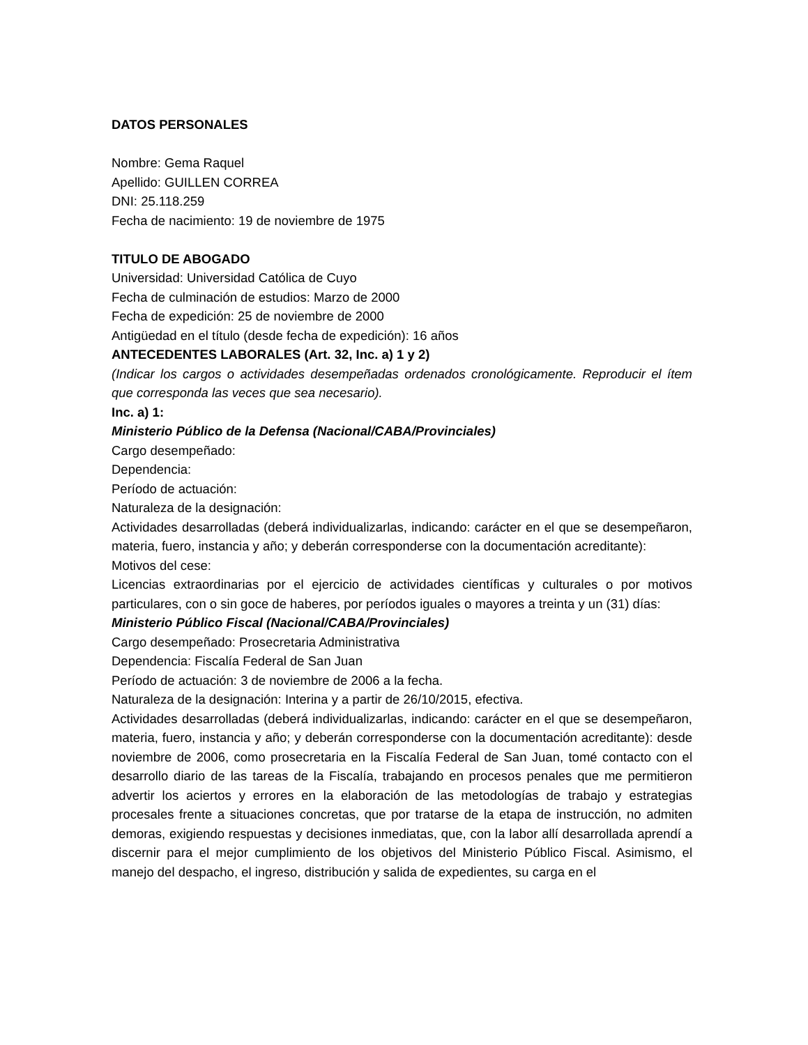DATOS PERSONALES
Nombre: Gema Raquel
Apellido: GUILLEN CORREA
DNI: 25.118.259
Fecha de nacimiento: 19 de noviembre de 1975
TITULO DE ABOGADO
Universidad: Universidad Católica de Cuyo
Fecha de culminación de estudios: Marzo de 2000
Fecha de expedición: 25 de noviembre de 2000
Antigüedad en el título (desde fecha de expedición): 16 años
ANTECEDENTES LABORALES (Art. 32, Inc. a) 1 y 2)
(Indicar los cargos o actividades desempeñadas ordenados cronológicamente. Reproducir el ítem que corresponda las veces que sea necesario).
Inc. a) 1:
Ministerio Público de la Defensa (Nacional/CABA/Provinciales)
Cargo desempeñado:
Dependencia:
Período de actuación:
Naturaleza de la designación:
Actividades desarrolladas (deberá individualizarlas, indicando: carácter en el que se desempeñaron, materia, fuero, instancia y año; y deberán corresponderse con la documentación acreditante):
Motivos del cese:
Licencias extraordinarias por el ejercicio de actividades científicas y culturales o por motivos particulares, con o sin goce de haberes, por períodos iguales o mayores a treinta y un (31) días:
Ministerio Público Fiscal (Nacional/CABA/Provinciales)
Cargo desempeñado: Prosecretaria Administrativa
Dependencia: Fiscalía Federal de San Juan
Período de actuación: 3 de noviembre de 2006 a la fecha.
Naturaleza de la designación: Interina y a partir de 26/10/2015, efectiva.
Actividades desarrolladas (deberá individualizarlas, indicando: carácter en el que se desempeñaron, materia, fuero, instancia y año; y deberán corresponderse con la documentación acreditante): desde noviembre de 2006, como prosecretaria en la Fiscalía Federal de San Juan, tomé contacto con el desarrollo diario de las tareas de la Fiscalía, trabajando en procesos penales que me permitieron advertir los aciertos y errores en la elaboración de las metodologías de trabajo y estrategias procesales frente a situaciones concretas, que por tratarse de la etapa de instrucción, no admiten demoras, exigiendo respuestas y decisiones inmediatas, que, con la labor allí desarrollada aprendí a discernir para el mejor cumplimiento de los objetivos del Ministerio Público Fiscal. Asimismo, el manejo del despacho, el ingreso, distribución y salida de expedientes, su carga en el